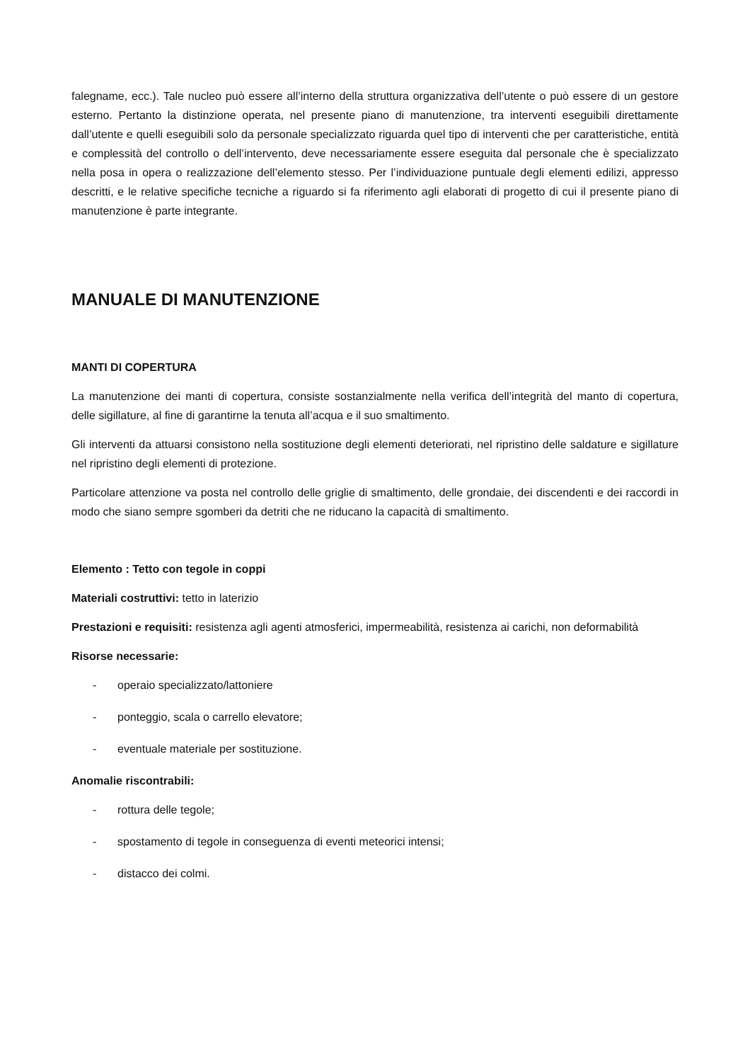falegname, ecc.). Tale nucleo può essere all’interno della struttura organizzativa dell’utente o può essere di un gestore esterno. Pertanto la distinzione operata, nel presente piano di manutenzione, tra interventi eseguibili direttamente dall’utente e quelli eseguibili solo da personale specializzato riguarda quel tipo di interventi che per caratteristiche, entità e complessità del controllo o dell’intervento, deve necessariamente essere eseguita dal personale che è specializzato nella posa in opera o realizzazione dell’elemento stesso. Per l’individuazione puntuale degli elementi edilizi, appresso descritti, e le relative specifiche tecniche a riguardo si fa riferimento agli elaborati di progetto di cui il presente piano di manutenzione è parte integrante.
MANUALE DI MANUTENZIONE
MANTI DI COPERTURA
La manutenzione dei manti di copertura, consiste sostanzialmente nella verifica dell’integrità del manto di copertura, delle sigillature, al fine di garantirne la tenuta all’acqua e il suo smaltimento.
Gli interventi da attuarsi consistono nella sostituzione degli elementi deteriorati, nel ripristino delle saldature e sigillature nel ripristino degli elementi di protezione.
Particolare attenzione va posta nel controllo delle griglie di smaltimento, delle grondaie, dei discendenti e dei raccordi in modo che siano sempre sgomberi da detriti che ne riducano la capacità di smaltimento.
Elemento : Tetto con tegole in coppi
Materiali costruttivi: tetto in laterizio
Prestazioni e requisiti: resistenza agli agenti atmosferici, impermeabilità, resistenza ai carichi, non deformabilità
Risorse necessarie:
- operaio specializzato/lattoniere
- ponteggio, scala o carrello elevatore;
- eventuale materiale per sostituzione.
Anomalie riscontrabili:
- rottura delle tegole;
- spostamento di tegole in conseguenza di eventi meteorici intensi;
- distacco dei colmi.